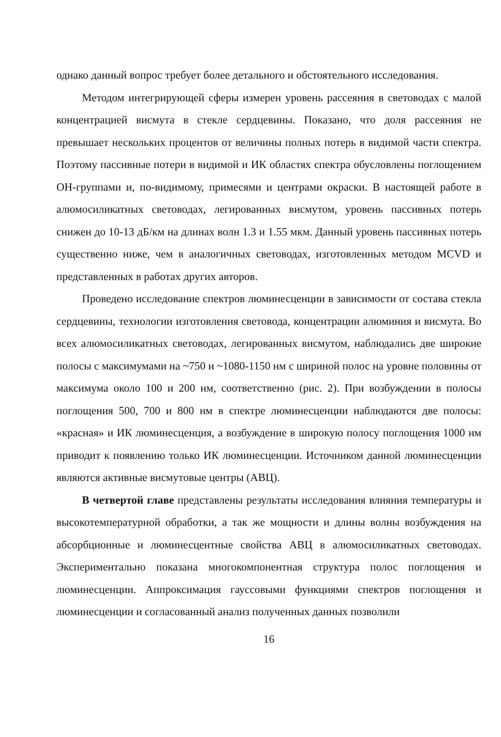однако данный вопрос требует более детального и обстоятельного исследования.
Методом интегрирующей сферы измерен уровень рассеяния в световодах с малой концентрацией висмута в стекле сердцевины. Показано, что доля рассеяния не превышает нескольких процентов от величины полных потерь в видимой части спектра. Поэтому пассивные потери в видимой и ИК областях спектра обусловлены поглощением ОН-группами и, по-видимому, примесями и центрами окраски. В настоящей работе в алюмосиликатных световодах, легированных висмутом, уровень пассивных потерь снижен до 10-13 дБ/км на длинах волн 1.3 и 1.55 мкм. Данный уровень пассивных потерь существенно ниже, чем в аналогичных световодах, изготовленных методом MCVD и представленных в работах других авторов.
Проведено исследование спектров люминесценции в зависимости от состава стекла сердцевины, технологии изготовления световода, концентрации алюминия и висмута. Во всех алюмосиликатных световодах, легированных висмутом, наблюдались две широкие полосы с максимумами на ~750 и ~1080-1150 нм с шириной полос на уровне половины от максимума около 100 и 200 нм, соответственно (рис. 2). При возбуждении в полосы поглощения 500, 700 и 800 нм в спектре люминесценции наблюдаются две полосы: «красная» и ИК люминесценция, а возбуждение в широкую полосу поглощения 1000 нм приводит к появлению только ИК люминесценции. Источником данной люминесценции являются активные висмутовые центры (АВЦ).
В четвертой главе представлены результаты исследования влияния температуры и высокотемпературной обработки, а так же мощности и длины волны возбуждения на абсорбционные и люминесцентные свойства АВЦ в алюмосиликатных световодах. Экспериментально показана многокомпонентная структура полос поглощения и люминесценции. Аппроксимация гауссовыми функциями спектров поглощения и люминесценции и согласованный анализ полученных данных позволили
16